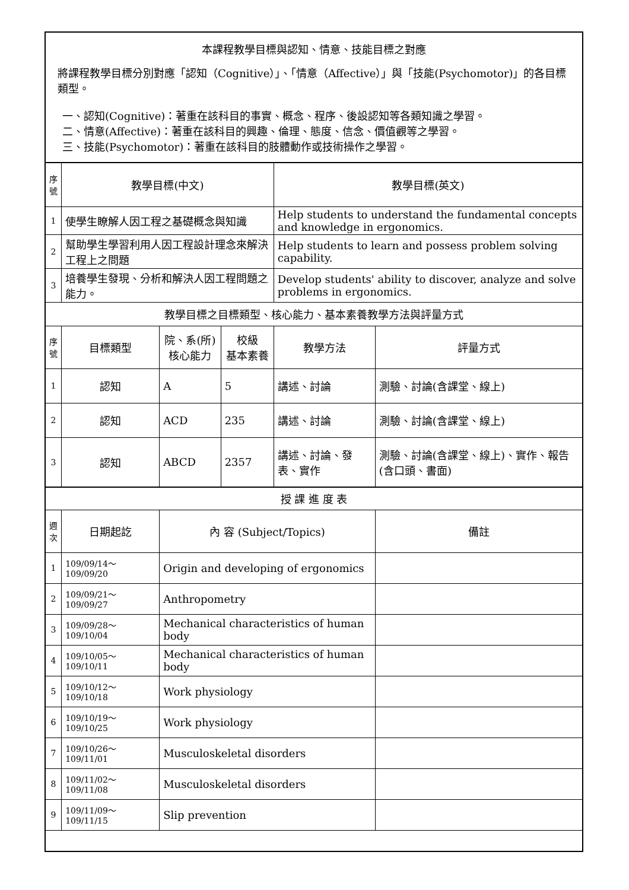| 本課程教學目標與認知、情意、技能目標之對應 將課程教學目標分別對應「認知（Cognitive）」、「情意（Affective）」與「技能(Psychomotor)」的各目標類型。 一、認知(Cognitive)：著重在該科目的事實、概念、程序、後設認知等各類知識之學習。 二、情意(Affective)：著重在該科目的興趣、倫理、態度、信念、價值觀等之學習。 三、技能(Psychomotor)：著重在該科目的肢體動作或技術操作之學習。 | | | | | |
| 序號 | 教學目標(中文) | | | 教學目標(英文) | |
| 1 | 使學生瞭解人因工程之基礎概念與知識 | | | Help students to understand the fundamental concepts and knowledge in ergonomics. | |
| 2 | 幫助學生學習利用人因工程設計理念來解決工程上之問題 | | | Help students to learn and possess problem solving capability. | |
| 3 | 培養學生發現、分析和解決人因工程問題之能力。 | | | Develop students' ability to discover, analyze and solve problems in ergonomics. | |
| 教學目標之目標類型、核心能力、基本素養教學方法與評量方式 | | | | | |
| 序號 | 目標類型 | 院、系(所) 核心能力 | 校級 基本素養 | 教學方法 | 評量方式 |
| 1 | 認知 | A | 5 | 講述、討論 | 測驗、討論(含課堂、線上) |
| 2 | 認知 | ACD | 235 | 講述、討論 | 測驗、討論(含課堂、線上) |
| 3 | 認知 | ABCD | 2357 | 講述、討論、發表、實作 | 測驗、討論(含課堂、線上)、實作、報告(含口頭、書面) |
| 授 課 進 度 表 | | | | | |
| 週次 | 日期起訖 | 內 容 (Subject/Topics) | | | 備註 |
| 1 | 109/09/14～109/09/20 | Origin and developing of ergonomics | | | |
| 2 | 109/09/21～109/09/27 | Anthropometry | | | |
| 3 | 109/09/28～109/10/04 | Mechanical characteristics of human body | | | |
| 4 | 109/10/05～109/10/11 | Mechanical characteristics of human body | | | |
| 5 | 109/10/12～109/10/18 | Work physiology | | | |
| 6 | 109/10/19～109/10/25 | Work physiology | | | |
| 7 | 109/10/26～109/11/01 | Musculoskeletal disorders | | | |
| 8 | 109/11/02～109/11/08 | Musculoskeletal disorders | | | |
| 9 | 109/11/09～109/11/15 | Slip prevention | | | |